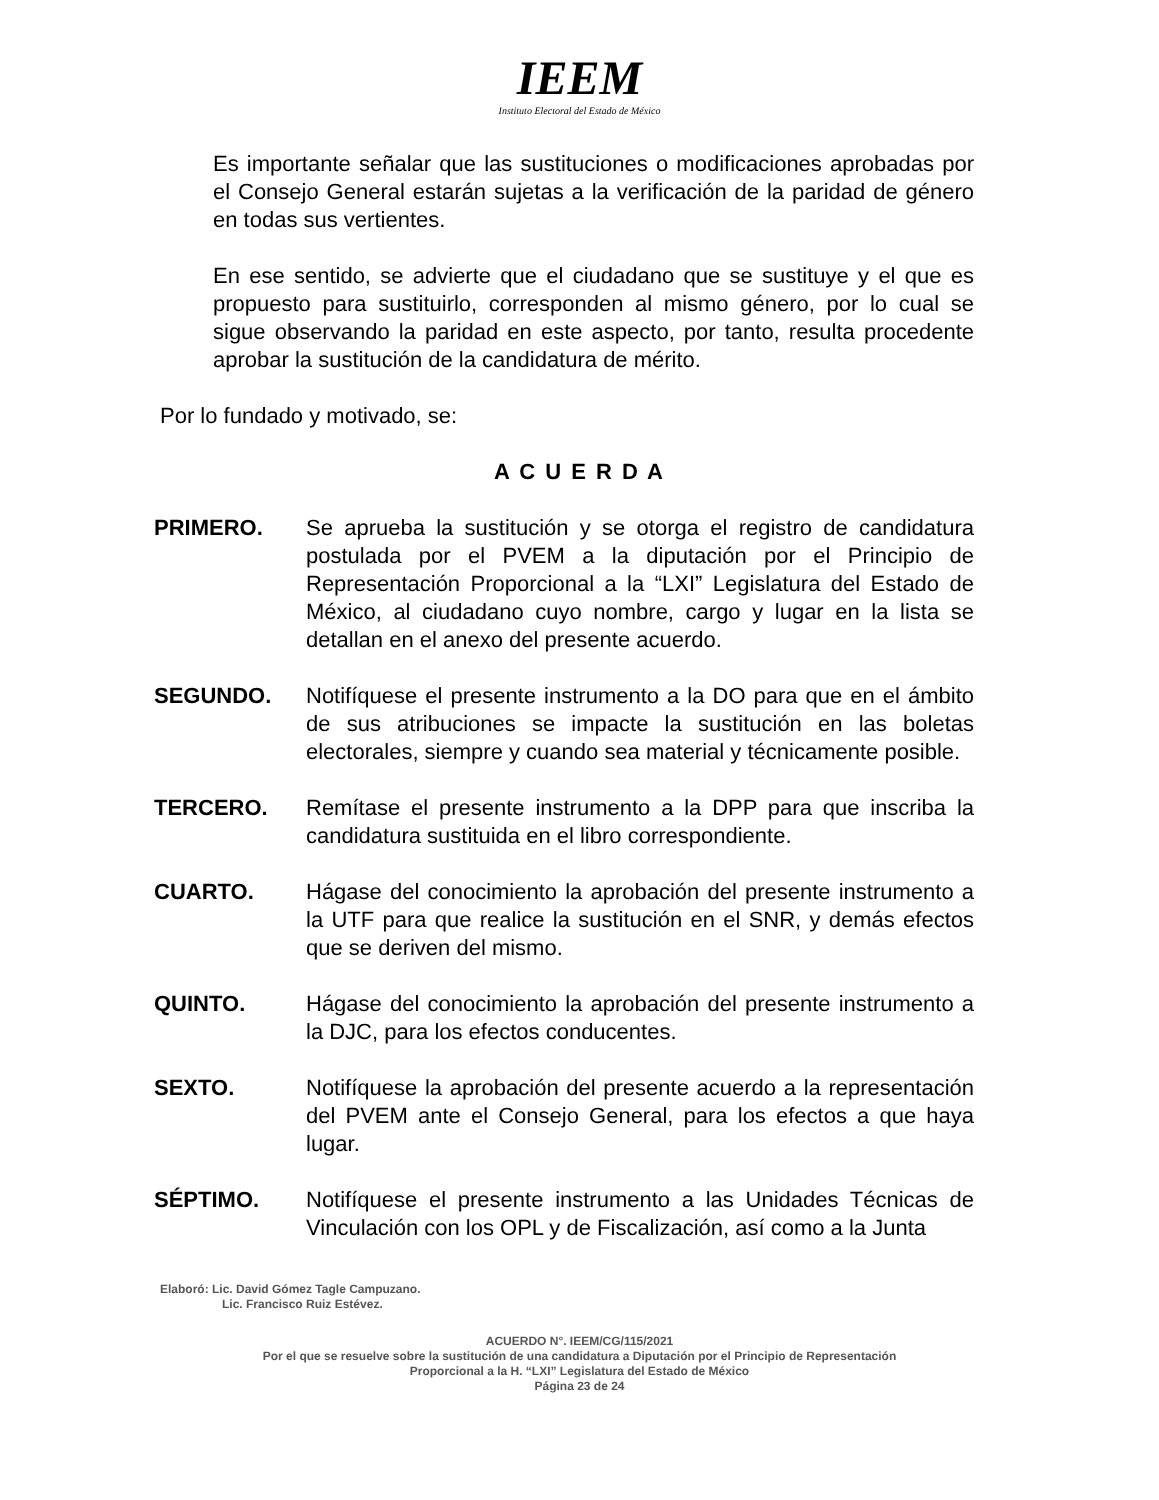IEEM
Instituto Electoral del Estado de México
Es importante señalar que las sustituciones o modificaciones aprobadas por el Consejo General estarán sujetas a la verificación de la paridad de género en todas sus vertientes.
En ese sentido, se advierte que el ciudadano que se sustituye y el que es propuesto para sustituirlo, corresponden al mismo género, por lo cual se sigue observando la paridad en este aspecto, por tanto, resulta procedente aprobar la sustitución de la candidatura de mérito.
Por lo fundado y motivado, se:
A C U E R D A
PRIMERO. Se aprueba la sustitución y se otorga el registro de candidatura postulada por el PVEM a la diputación por el Principio de Representación Proporcional a la “LXI” Legislatura del Estado de México, al ciudadano cuyo nombre, cargo y lugar en la lista se detallan en el anexo del presente acuerdo.
SEGUNDO. Notifíquese el presente instrumento a la DO para que en el ámbito de sus atribuciones se impacte la sustitución en las boletas electorales, siempre y cuando sea material y técnicamente posible.
TERCERO. Remítase el presente instrumento a la DPP para que inscriba la candidatura sustituida en el libro correspondiente.
CUARTO. Hágase del conocimiento la aprobación del presente instrumento a la UTF para que realice la sustitución en el SNR, y demás efectos que se deriven del mismo.
QUINTO. Hágase del conocimiento la aprobación del presente instrumento a la DJC, para los efectos conducentes.
SEXTO. Notifíquese la aprobación del presente acuerdo a la representación del PVEM ante el Consejo General, para los efectos a que haya lugar.
SÉPTIMO. Notifíquese el presente instrumento a las Unidades Técnicas de Vinculación con los OPL y de Fiscalización, así como a la Junta
Elaboró: Lic. David Gómez Tagle Campuzano.
Lic. Francisco Ruiz Estévez.
ACUERDO N°. IEEM/CG/115/2021
Por el que se resuelve sobre la sustitución de una candidatura a Diputación por el Principio de Representación
Proporcional a la H. “LXI” Legislatura del Estado de México
Página 23 de 24